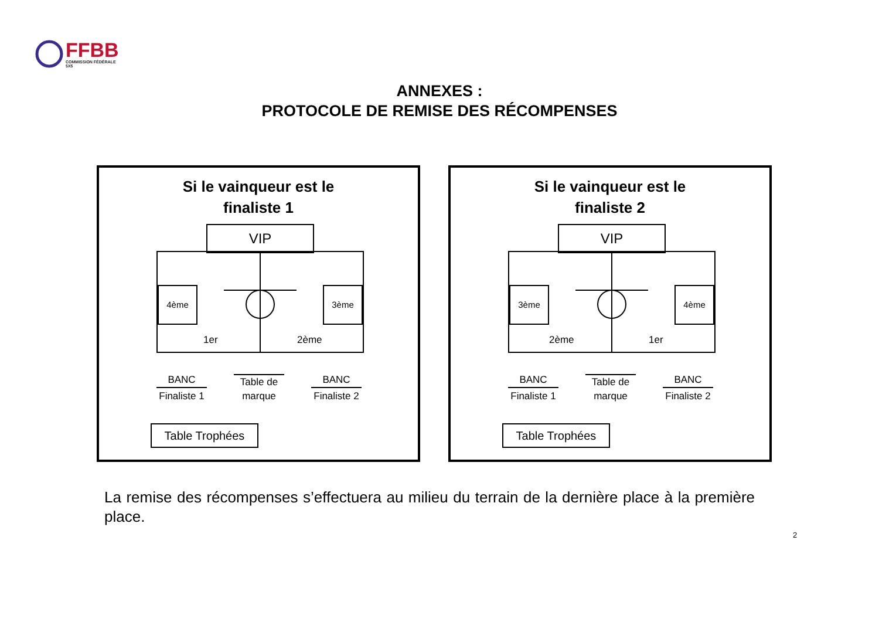FFBB
COMMISSION FÉDÉRALE
5X5
ANNEXES :
PROTOCOLE DE REMISE DES RÉCOMPENSES
Si le vainqueur est le
finaliste 1
VIP
4ème 3ème
1er 2ème
BANC
Finaliste 1
Table de marque
BANC
Finaliste 2
Table Trophées
Si le vainqueur est le
finaliste 2
VIP
3ème 4ème
2ème 1er
BANC
Finaliste 1
Table de marque
BANC
Finaliste 2
Table Trophées
La remise des récompenses s’effectuera au milieu du terrain de la dernière place à la première place.
2